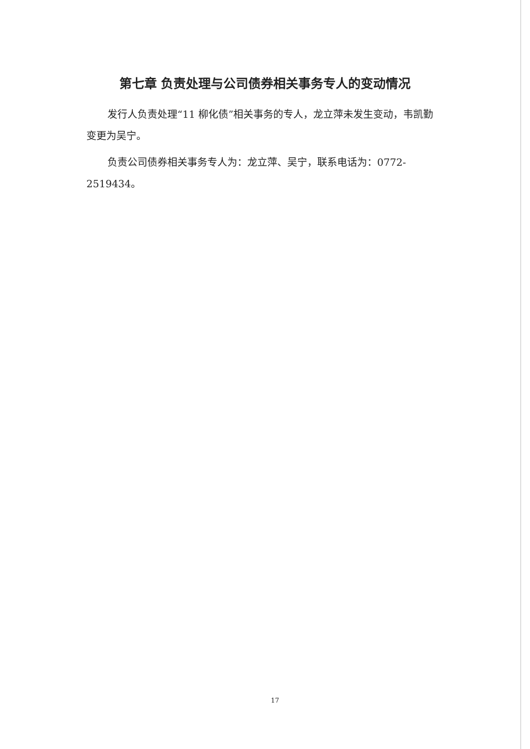第七章 负责处理与公司债券相关事务专人的变动情况
发行人负责处理“11 柳化债”相关事务的专人，龙立萍未发生变动，韦凯勤变更为吴宁。
负责公司债券相关事务专人为：龙立萍、吴宁，联系电话为：0772-2519434。
17